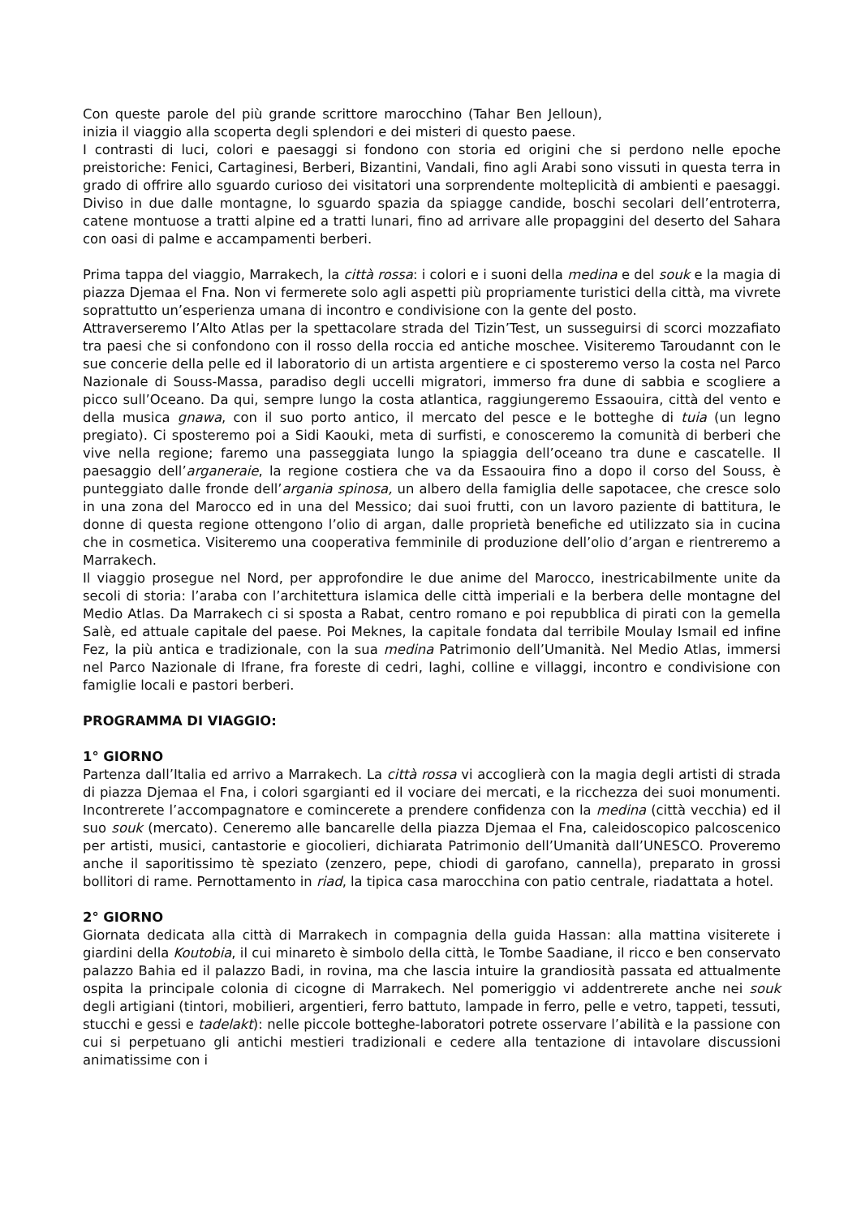Con queste parole del più grande scrittore marocchino (Tahar Ben Jelloun), inizia il viaggio alla scoperta degli splendori e dei misteri di questo paese.
I contrasti di luci, colori e paesaggi si fondono con storia ed origini che si perdono nelle epoche preistoriche: Fenici, Cartaginesi, Berberi, Bizantini, Vandali, fino agli Arabi sono vissuti in questa terra in grado di offrire allo sguardo curioso dei visitatori una sorprendente molteplicità di ambienti e paesaggi. Diviso in due dalle montagne, lo sguardo spazia da spiagge candide, boschi secolari dell’entroterra, catene montuose a tratti alpine ed a tratti lunari, fino ad arrivare alle propaggini del deserto del Sahara con oasi di palme e accampamenti berberi.
Prima tappa del viaggio, Marrakech, la città rossa: i colori e i suoni della medina e del souk e la magia di piazza Djemaa el Fna. Non vi fermerete solo agli aspetti più propriamente turistici della città, ma vivrete soprattutto un’esperienza umana di incontro e condivisione con la gente del posto.
Attraverseremo l’Alto Atlas per la spettacolare strada del Tizin’Test, un susseguirsi di scorci mozzafiato tra paesi che si confondono con il rosso della roccia ed antiche moschee. Visiteremo Taroudannt con le sue concerie della pelle ed il laboratorio di un artista argentiere e ci sposteremo verso la costa nel Parco Nazionale di Souss-Massa, paradiso degli uccelli migratori, immerso fra dune di sabbia e scogliere a picco sull’Oceano. Da qui, sempre lungo la costa atlantica, raggiungeremo Essaouira, città del vento e della musica gnawa, con il suo porto antico, il mercato del pesce e le botteghe di tuia (un legno pregiato). Ci sposteremo poi a Sidi Kaouki, meta di surfisti, e conosceremo la comunità di berberi che vive nella regione; faremo una passeggiata lungo la spiaggia dell’oceano tra dune e cascatelle. Il paesaggio dell’arganeraie, la regione costiera che va da Essaouira fino a dopo il corso del Souss, è punteggiato dalle fronde dell’argania spinosa, un albero della famiglia delle sapotacee, che cresce solo in una zona del Marocco ed in una del Messico; dai suoi frutti, con un lavoro paziente di battitura, le donne di questa regione ottengono l’olio di argan, dalle proprietà benefiche ed utilizzato sia in cucina che in cosmetica. Visiteremo una cooperativa femminile di produzione dell’olio d’argan e rientreremo a Marrakech.
Il viaggio prosegue nel Nord, per approfondire le due anime del Marocco, inestricabilmente unite da secoli di storia: l’araba con l’architettura islamica delle città imperiali e la berbera delle montagne del Medio Atlas. Da Marrakech ci si sposta a Rabat, centro romano e poi repubblica di pirati con la gemella Salè, ed attuale capitale del paese. Poi Meknes, la capitale fondata dal terribile Moulay Ismail ed infine Fez, la più antica e tradizionale, con la sua medina Patrimonio dell’Umanità. Nel Medio Atlas, immersi nel Parco Nazionale di Ifrane, fra foreste di cedri, laghi, colline e villaggi, incontro e condivisione con famiglie locali e pastori berberi.
PROGRAMMA DI VIAGGIO:
1° GIORNO
Partenza dall’Italia ed arrivo a Marrakech. La città rossa vi accoglierà con la magia degli artisti di strada di piazza Djemaa el Fna, i colori sgargianti ed il vociare dei mercati, e la ricchezza dei suoi monumenti. Incontrerete l’accompagnatore e comincerete a prendere confidenza con la medina (città vecchia) ed il suo souk (mercato). Ceneremo alle bancarelle della piazza Djemaa el Fna, caleidoscopico palcoscenico per artisti, musici, cantastorie e giocolieri, dichiarata Patrimonio dell’Umanità dall’UNESCO. Proveremo anche il saporitissimo tè speziato (zenzero, pepe, chiodi di garofano, cannella), preparato in grossi bollitori di rame. Pernottamento in riad, la tipica casa marocchina con patio centrale, riadattata a hotel.
2° GIORNO
Giornata dedicata alla città di Marrakech in compagnia della guida Hassan: alla mattina visiterete i giardini della Koutobia, il cui minareto è simbolo della città, le Tombe Saadiane, il ricco e ben conservato palazzo Bahia ed il palazzo Badi, in rovina, ma che lascia intuire la grandiosità passata ed attualmente ospita la principale colonia di cicogne di Marrakech. Nel pomeriggio vi addentrerete anche nei souk degli artigiani (tintori, mobilieri, argentieri, ferro battuto, lampade in ferro, pelle e vetro, tappeti, tessuti, stucchi e gessi e tadelakt): nelle piccole botteghe-laboratori potrete osservare l’abilità e la passione con cui si perpetuano gli antichi mestieri tradizionali e cedere alla tentazione di intavolare discussioni animatissime con i